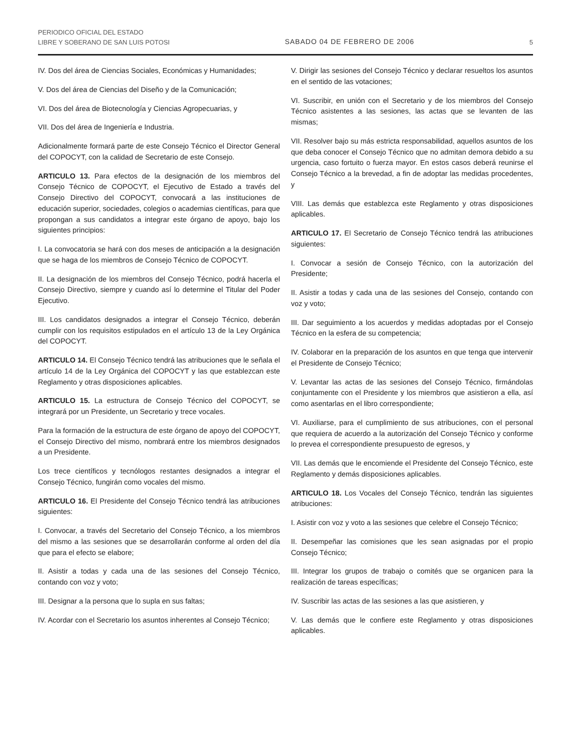PERIODICO OFICIAL DEL ESTADO
LIBRE Y SOBERANO DE SAN LUIS POTOSI
SABADO 04 DE FEBRERO DE 2006
5
IV. Dos del área de Ciencias Sociales, Económicas y Humanidades;
V. Dos del área de Ciencias del Diseño y de la Comunicación;
VI. Dos del área de Biotecnología y Ciencias Agropecuarias, y
VII. Dos del área de Ingeniería e Industria.
Adicionalmente formará parte de este Consejo Técnico el Director General del COPOCYT, con la calidad de Secretario de este Consejo.
ARTICULO 13. Para efectos de la designación de los miembros del Consejo Técnico de COPOCYT, el Ejecutivo de Estado a través del Consejo Directivo del COPOCYT, convocará a las instituciones de educación superior, sociedades, colegios o academias científicas, para que propongan a sus candidatos a integrar este órgano de apoyo, bajo los siguientes principios:
I. La convocatoria se hará con dos meses de anticipación a la designación que se haga de los miembros de Consejo Técnico de COPOCYT.
II. La designación de los miembros del Consejo Técnico, podrá hacerla el Consejo Directivo, siempre y cuando así lo determine el Titular del Poder Ejecutivo.
III. Los candidatos designados a integrar el Consejo Técnico, deberán cumplir con los requisitos estipulados en el artículo 13 de la Ley Orgánica del COPOCYT.
ARTICULO 14. El Consejo Técnico tendrá las atribuciones que le señala el artículo 14 de la Ley Orgánica del COPOCYT y las que establezcan este Reglamento y otras disposiciones aplicables.
ARTICULO 15. La estructura de Consejo Técnico del COPOCYT, se integrará por un Presidente, un Secretario y trece vocales.
Para la formación de la estructura de este órgano de apoyo del COPOCYT, el Consejo Directivo del mismo, nombrará entre los miembros designados a un Presidente.
Los trece científicos y tecnólogos restantes designados a integrar el Consejo Técnico, fungirán como vocales del mismo.
ARTICULO 16. El Presidente del Consejo Técnico tendrá las atribuciones siguientes:
I. Convocar, a través del Secretario del Consejo Técnico, a los miembros del mismo a las sesiones que se desarrollarán conforme al orden del día que para el efecto se elabore;
II. Asistir a todas y cada una de las sesiones del Consejo Técnico, contando con voz y voto;
III. Designar a la persona que lo supla en sus faltas;
IV. Acordar con el Secretario los asuntos inherentes al Consejo Técnico;
V. Dirigir las sesiones del Consejo Técnico y declarar resueltos los asuntos en el sentido de las votaciones;
VI. Suscribir, en unión con el Secretario y de los miembros del Consejo Técnico asistentes a las sesiones, las actas que se levanten de las mismas;
VII. Resolver bajo su más estricta responsabilidad, aquellos asuntos de los que deba conocer el Consejo Técnico que no admitan demora debido a su urgencia, caso fortuito o fuerza mayor. En estos casos deberá reunirse el Consejo Técnico a la brevedad, a fin de adoptar las medidas procedentes, y
VIII. Las demás que establezca este Reglamento y otras disposiciones aplicables.
ARTICULO 17. El Secretario de Consejo Técnico tendrá las atribuciones siguientes:
I. Convocar a sesión de Consejo Técnico, con la autorización del Presidente;
II. Asistir a todas y cada una de las sesiones del Consejo, contando con voz y voto;
III. Dar seguimiento a los acuerdos y medidas adoptadas por el Consejo Técnico en la esfera de su competencia;
IV. Colaborar en la preparación de los asuntos en que tenga que intervenir el Presidente de Consejo Técnico;
V. Levantar las actas de las sesiones del Consejo Técnico, firmándolas conjuntamente con el Presidente y los miembros que asistieron a ella, así como asentarlas en el libro correspondiente;
VI. Auxiliarse, para el cumplimiento de sus atribuciones, con el personal que requiera de acuerdo a la autorización del Consejo Técnico y conforme lo prevea el correspondiente presupuesto de egresos, y
VII. Las demás que le encomiende el Presidente del Consejo Técnico, este Reglamento y demás disposiciones aplicables.
ARTICULO 18. Los Vocales del Consejo Técnico, tendrán las siguientes atribuciones:
I. Asistir con voz y voto a las sesiones que celebre el Consejo Técnico;
II. Desempeñar las comisiones que les sean asignadas por el propio Consejo Técnico;
III. Integrar los grupos de trabajo o comités que se organicen para la realización de tareas específicas;
IV. Suscribir las actas de las sesiones a las que asistieren, y
V. Las demás que le confiere este Reglamento y otras disposiciones aplicables.